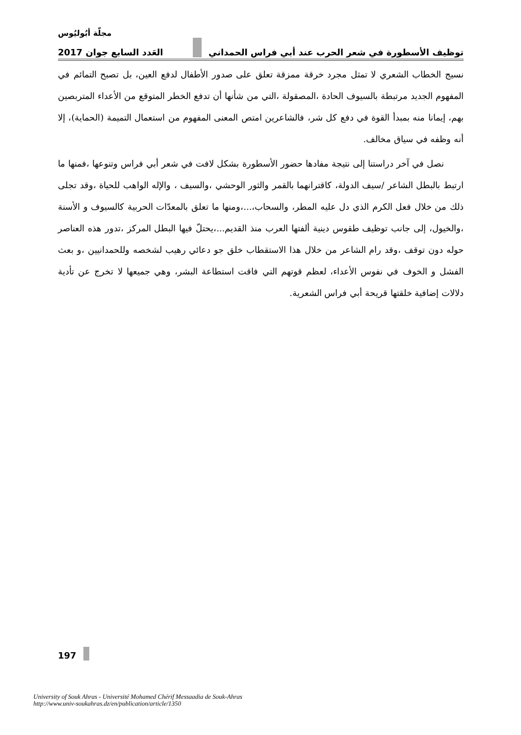مجلّة أبُوليُوس
توظيف الأسطورة في شعر الحرب عند أبي فراس الحمداني العَدد السابع جوان 2017
نسيج الخطاب الشعري لا تمثل مجرد خرقة ممزقة تعلق على صدور الأطفال لدفع العين، بل تصبح التمائم في المفهوم الجديد مرتبطة بالسيوف الحادة ،المصقولة ،التي من شأنها أن تدفع الخطر المتوقع من الأعداء المتربصين بهم، إيمانا منه بمبدأ القوة في دفع كل شر، فالشاعرين امتص المعنى المفهوم من استعمال التميمة (الحماية)، إلا أنه وظفه في سياق مخالف.
نصل في آخر دراستنا إلى نتيجة مفادها حضور الأسطورة بشكل لافت في شعر أبي فراس وتنوعها ،فمنها ما ارتبط بالبطل الشاعر /سيف الدولة، كاقترانهما بالقمر والثور الوحشي ،والسيف ، والإله الواهب للحياة ،وقد تجلى ذلك من خلال فعل الكرم الذي دل عليه المطر، والسحاب،...،ومنها ما تعلق بالمعدّات الحربية كالسيوف و الأسنة ،والخيول، إلى جانب توظيف طقوس دينية ألفتها العرب منذ القديم...،يحتلّ فيها البطل المركز ،تدور هذه العناصر حوله دون توقف ،وقد رام الشاعر من خلال هذا الاستقطاب خلق جو دعائي رهيب لشخصه وللحمدانيين ،و بعث الفشل و الخوف في نفوس الأعداء، لعظم قوتهم التي فاقت استطاعة البشر، وهي جميعها لا تخرج عن تأدية دلالات إضافية خلقتها قريحة أبي فراس الشعرية.
197
University of Souk Ahras - Université Mohamed Chérif Messaadia de Souk-Ahras
http://www.univ-soukahras.dz/en/publication/article/1350